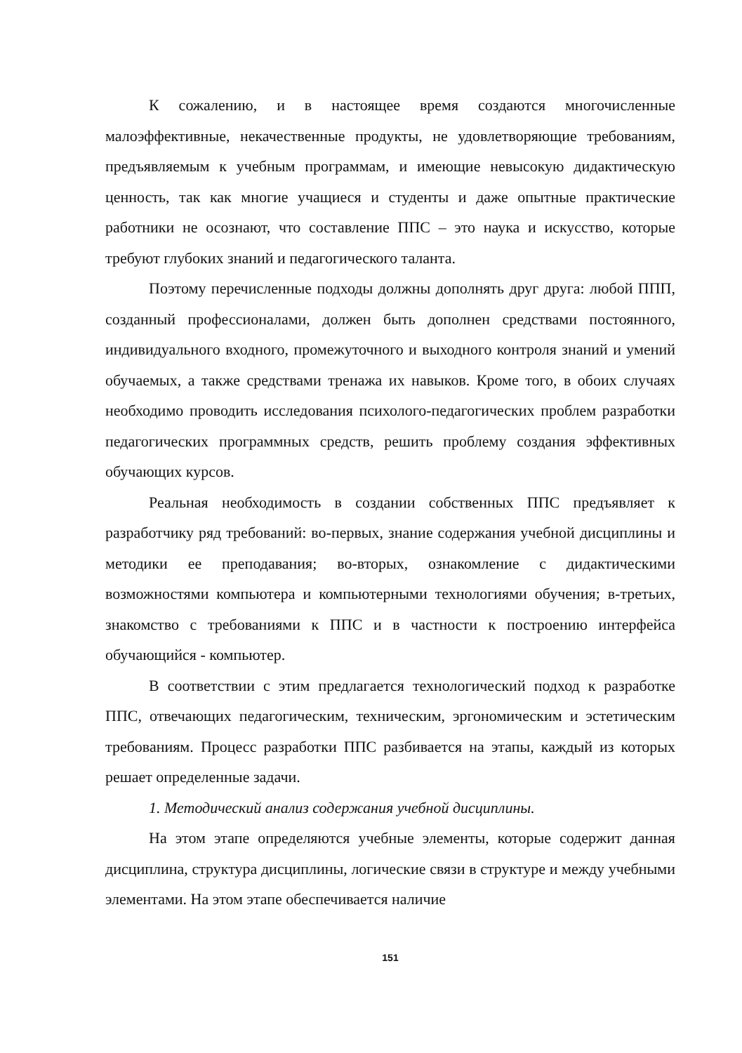К сожалению, и в настоящее время создаются многочисленные малоэффективные, некачественные продукты, не удовлетворяющие требованиям, предъявляемым к учебным программам, и имеющие невысокую дидактическую ценность, так как многие учащиеся и студенты и даже опытные практические работники не осознают, что составление ППС – это наука и искусство, которые требуют глубоких знаний и педагогического таланта.
Поэтому перечисленные подходы должны дополнять друг друга: любой ППП, созданный профессионалами, должен быть дополнен средствами постоянного, индивидуального входного, промежуточного и выходного контроля знаний и умений обучаемых, а также средствами тренажа их навыков. Кроме того, в обоих случаях необходимо проводить исследования психолого-педагогических проблем разработки педагогических программных средств, решить проблему создания эффективных обучающих курсов.
Реальная необходимость в создании собственных ППС предъявляет к разработчику ряд требований: во-первых, знание содержания учебной дисциплины и методики ее преподавания; во-вторых, ознакомление с дидактическими возможностями компьютера и компьютерными технологиями обучения; в-третьих, знакомство с требованиями к ППС и в частности к построению интерфейса обучающийся - компьютер.
В соответствии с этим предлагается технологический подход к разработке ППС, отвечающих педагогическим, техническим, эргономическим и эстетическим требованиям. Процесс разработки ППС разбивается на этапы, каждый из которых решает определенные задачи.
1. Методический анализ содержания учебной дисциплины.
На этом этапе определяются учебные элементы, которые содержит данная дисциплина, структура дисциплины, логические связи в структуре и между учебными элементами. На этом этапе обеспечивается наличие
151